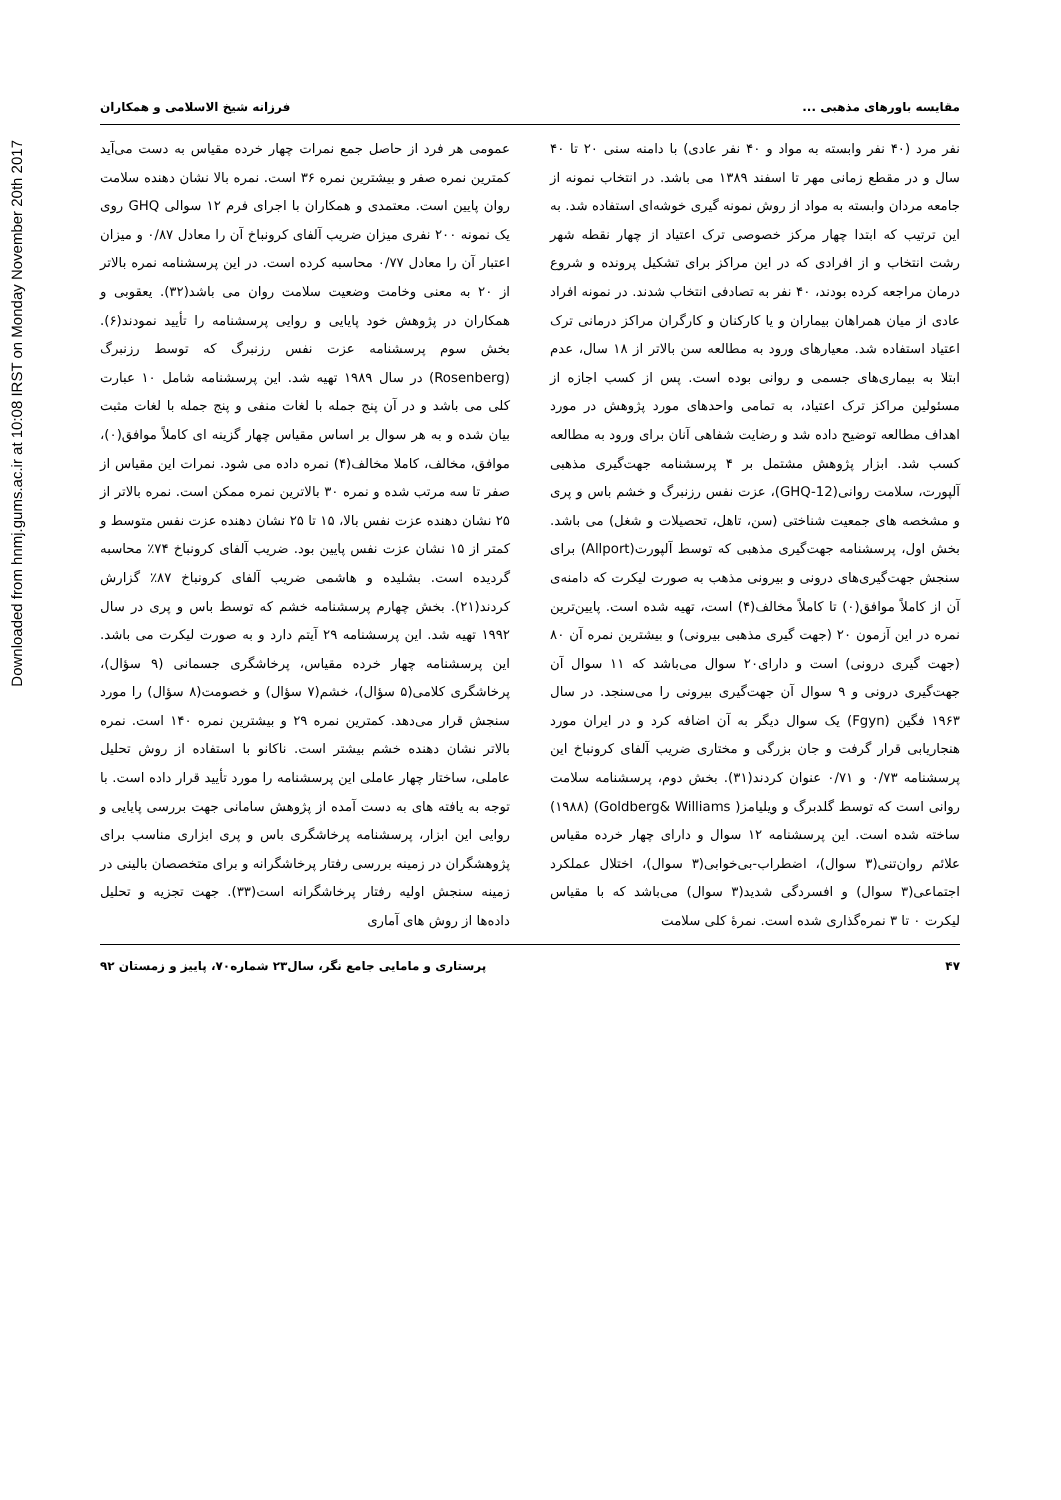Downloaded from hnmj.gums.ac.ir at 10:08 IRST on Monday November 20th 2017
مقایسه باورهای مذهبی ... فرزانه شیخ الاسلامی و همکاران
نفر مرد (۴۰ نفر وابسته به مواد و ۴۰ نفر عادی) با دامنه سنی ۲۰ تا ۴۰ سال و در مقطع زمانی مهر تا اسفند ۱۳۸۹ می باشد. در انتخاب نمونه از جامعه مردان وابسته به مواد از روش نمونه گیری خوشه‌ای استفاده شد. به این ترتیب که ابتدا چهار مرکز خصوصی ترک اعتیاد از چهار نقطه شهر رشت انتخاب و از افرادی که در این مراکز برای تشکیل پرونده و شروع درمان مراجعه کرده بودند، ۴۰ نفر به تصادفی انتخاب شدند. در نمونه افراد عادی از میان همراهان بیماران و یا کارکنان و کارگران مراکز درمانی ترک اعتیاد استفاده شد. معیارهای ورود به مطالعه سن بالاتر از ۱۸ سال، عدم ابتلا به بیماری‌های جسمی و روانی بوده است. پس از کسب اجازه از مسئولین مراکز ترک اعتیاد، به تمامی واحدهای مورد پژوهش در مورد اهداف مطالعه توضیح داده شد و رضایت شفاهی آنان برای ورود به مطالعه کسب شد. ابزار پژوهش مشتمل بر ۴ پرسشنامه جهت‌گیری مذهبی آلپورت، سلامت روانی(GHQ-12)، عزت نفس رزنبرگ و خشم باس و پری و مشخصه های جمعیت شناختی (سن، تاهل، تحصیلات و شغل) می باشد. بخش اول، پرسشنامه جهت‌گیری مذهبی که توسط آلپورت(Allport) برای سنجش جهت‌گیری‌های درونی و بیرونی مذهب به صورت لیکرت که دامنه‌ی آن از کاملاً موافق(۰) تا کاملاً مخالف(۴) است، تهیه شده است. پایین‌ترین نمره در این آزمون ۲۰ (جهت گیری مذهبی بیرونی) و بیشترین نمره آن ۸۰ (جهت گیری درونی) است و دارای۲۰ سوال می‌باشد که ۱۱ سوال آن جهت‌گیری درونی و ۹ سوال آن جهت‌گیری بیرونی را می‌سنجد. در سال ۱۹۶۳ فگین (Fgyn) یک سوال دیگر به آن اضافه کرد و در ایران مورد هنجاریابی قرار گرفت و جان بزرگی و مختاری ضریب آلفای کرونباخ این پرسشنامه ۰/۷۳ و ۰/۷۱ عنوان کردند(۳۱). بخش دوم، پرسشنامه سلامت روانی است که توسط گلدبرگ و ویلیامز( Goldberg& Williams) (۱۹۸۸) ساخته شده است. این پرسشنامه ۱۲ سوال و دارای چهار خرده مقیاس علائم روان‌تنی(۳ سوال)، اضطراب-بی‌خوابی(۳ سوال)، اختلال عملکرد اجتماعی(۳ سوال) و افسردگی شدید(۳ سوال) می‌باشد که با مقیاس لیکرت ۰ تا ۳ نمره‌گذاری شده است. نمرهٔ کلی سلامت
عمومی هر فرد از حاصل جمع نمرات چهار خرده مقیاس به دست می‌آید کمترین نمره صفر و بیشترین نمره ۳۶ است. نمره بالا نشان دهنده سلامت روان پایین است. معتمدی و همکاران با اجرای فرم ۱۲ سوالی GHQ روی یک نمونه ۲۰۰ نفری میزان ضریب آلفای کرونباخ آن را معادل ۰/۸۷ و میزان اعتبار آن را معادل ۰/۷۷ محاسبه کرده است. در این پرسشنامه نمره بالاتر از ۲۰ به معنی وخامت وضعیت سلامت روان می باشد(۳۲). یعقوبی و همکاران در پژوهش خود پایایی و روایی پرسشنامه را تأیید نمودند(۶). بخش سوم پرسشنامه عزت نفس رزنبرگ که توسط رزنبرگ (Rosenberg) در سال ۱۹۸۹ تهیه شد. این پرسشنامه شامل ۱۰ عبارت کلی می باشد و در آن پنج جمله با لغات منفی و پنج جمله با لغات مثبت بیان شده و به هر سوال بر اساس مقیاس چهار گزینه ای کاملاً موافق(۰)، موافق، مخالف، کاملا مخالف(۴) نمره داده می شود. نمرات این مقیاس از صفر تا سه مرتب شده و نمره ۳۰ بالاترین نمره ممکن است. نمره بالاتر از ۲۵ نشان دهنده عزت نفس بالا، ۱۵ تا ۲۵ نشان دهنده عزت نفس متوسط و کمتر از ۱۵ نشان عزت نفس پایین بود. ضریب آلفای کرونباخ ۷۴٪ محاسبه گردیده است. بشلیده و هاشمی ضریب آلفای کرونباخ ۸۷٪ گزارش کردند(۲۱). بخش چهارم پرسشنامه خشم که توسط باس و پری در سال ۱۹۹۲ تهیه شد. این پرسشنامه ۲۹ آیتم دارد و به صورت لیکرت می باشد. این پرسشنامه چهار خرده مقیاس، پرخاشگری جسمانی (۹ سؤال)، پرخاشگری کلامی(۵ سؤال)، خشم(۷ سؤال) و خصومت(۸ سؤال) را مورد سنجش قرار می‌دهد. کمترین نمره ۲۹ و بیشترین نمره ۱۴۰ است. نمره بالاتر نشان دهنده خشم بیشتر است. ناکانو با استفاده از روش تحلیل عاملی، ساختار چهار عاملی این پرسشنامه را مورد تأیید قرار داده است. با توجه به یافته های به دست آمده از پژوهش سامانی جهت بررسی پایایی و روایی این ابزار، پرسشنامه پرخاشگری باس و پری ابزاری مناسب برای پژوهشگران در زمینه بررسی رفتار پرخاشگرانه و برای متخصصان بالینی در زمینه سنجش اولیه رفتار پرخاشگرانه است(۳۳). جهت تجزیه و تحلیل داده‌ها از روش های آماری
۴۷ پرستاری و مامایی جامع نگر، سال۲۳ شماره۷۰، پاییز و زمستان ۹۲